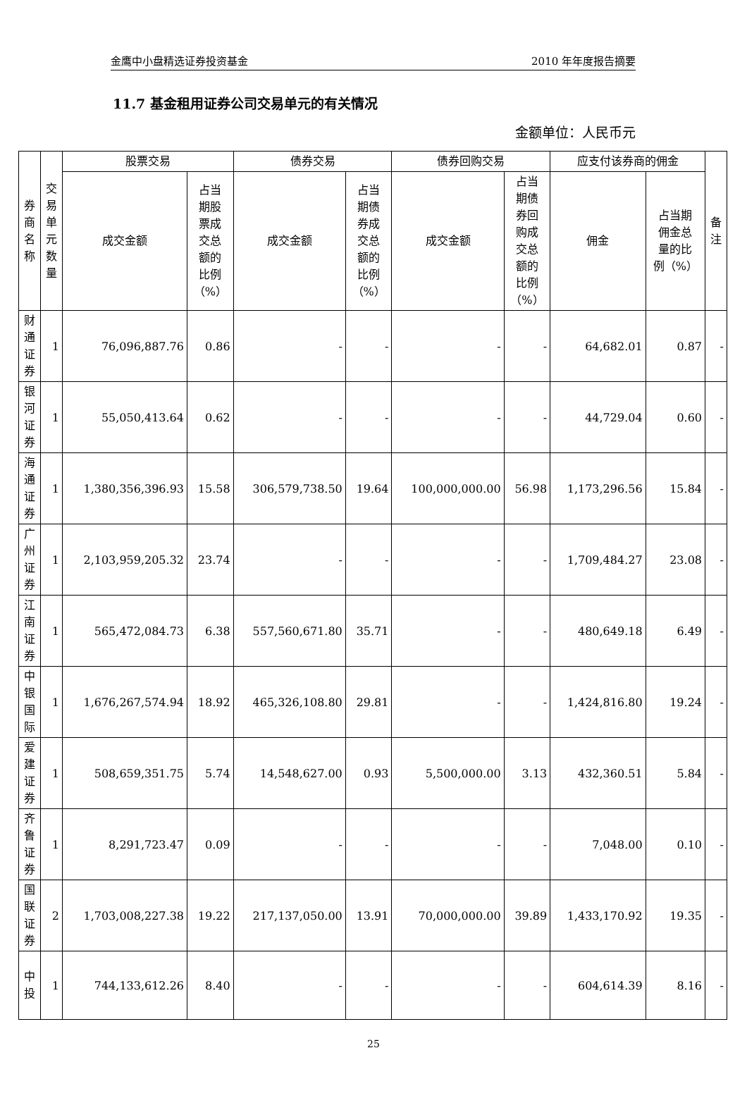金鹰中小盘精选证券投资基金 2010 年年度报告摘要
11.7 基金租用证券公司交易单元的有关情况
金额单位：人民币元
| 券 商 名 称 | 交 易 单 元 数 量 | 股票交易 | | 债券交易 | | 债券回购交易 | | 应支付该券商的佣金 | | 备 注 |
| --- | --- | --- | --- | --- | --- | --- | --- | --- | --- | --- |
| | | 成交金额 | 占当 期股 票成 交总 额的 比例 （%） | 成交金额 | 占当 期债 券成 交总 额的 比例 （%） | 成交金额 | 占当 期债 券回 购成 交总 额的 比例 （%） | 佣金 | 占当期 佣金总 量的比 例（%） | |
| 财 通 证 券 | 1 | 76,096,887.76 | 0.86 | - | - | - | - | 64,682.01 | 0.87 | - |
| 银 河 证 券 | 1 | 55,050,413.64 | 0.62 | - | - | - | - | 44,729.04 | 0.60 | - |
| 海 通 证 券 | 1 | 1,380,356,396.93 | 15.58 | 306,579,738.50 | 19.64 | 100,000,000.00 | 56.98 | 1,173,296.56 | 15.84 | - |
| 广 州 证 券 | 1 | 2,103,959,205.32 | 23.74 | - | - | - | - | 1,709,484.27 | 23.08 | - |
| 江 南 证 券 | 1 | 565,472,084.73 | 6.38 | 557,560,671.80 | 35.71 | - | - | 480,649.18 | 6.49 | - |
| 中 银 国 际 | 1 | 1,676,267,574.94 | 18.92 | 465,326,108.80 | 29.81 | - | - | 1,424,816.80 | 19.24 | - |
| 爱 建 证 券 | 1 | 508,659,351.75 | 5.74 | 14,548,627.00 | 0.93 | 5,500,000.00 | 3.13 | 432,360.51 | 5.84 | - |
| 齐 鲁 证 券 | 1 | 8,291,723.47 | 0.09 | - | - | - | - | 7,048.00 | 0.10 | - |
| 国 联 证 券 | 2 | 1,703,008,227.38 | 19.22 | 217,137,050.00 | 13.91 | 70,000,000.00 | 39.89 | 1,433,170.92 | 19.35 | - |
| 中 投 | 1 | 744,133,612.26 | 8.40 | - | - | - | - | 604,614.39 | 8.16 | - |
25